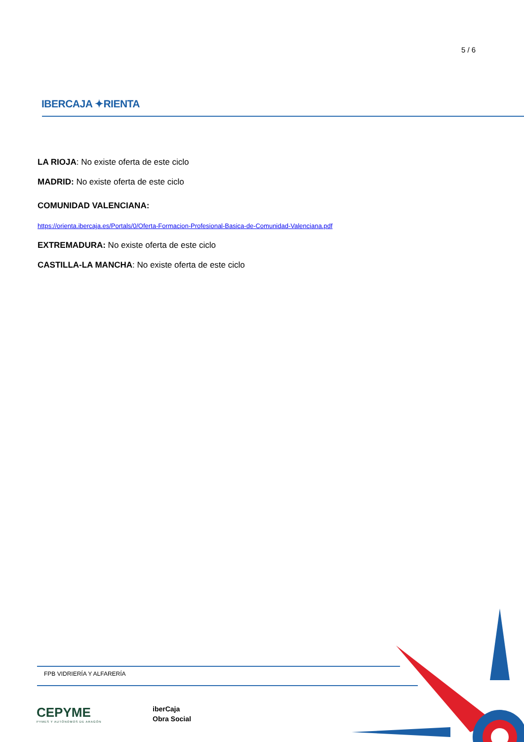5 / 6
IBERCAJA ✦RIENTA
LA RIOJA: No existe oferta de este ciclo
MADRID: No existe oferta de este ciclo
COMUNIDAD VALENCIANA:
https://orienta.ibercaja.es/Portals/0/Oferta-Formacion-Profesional-Basica-de-Comunidad-Valenciana.pdf
EXTREMADURA: No existe oferta de este ciclo
CASTILLA-LA MANCHA: No existe oferta de este ciclo
FPB VIDRIERÍA Y ALFARERÍA
CEPYME
PYMES Y AUTÓNOMOS DE ARAGÓN
iberCaja
Obra Social